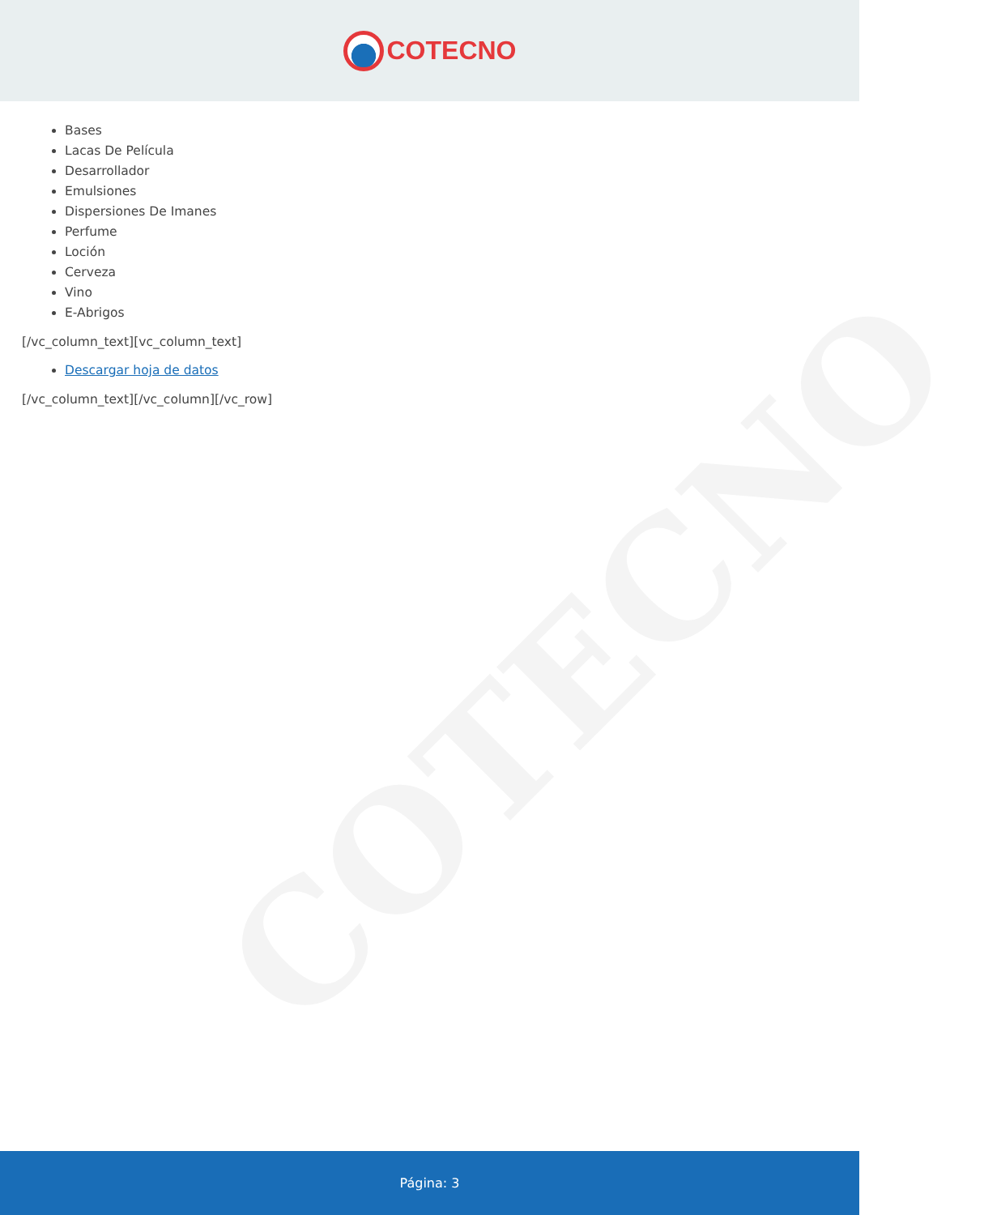COTECNO
COTECNO
Bases
Lacas De Película
Desarrollador
Emulsiones
Dispersiones De Imanes
Perfume
Loción
Cerveza
Vino
E-Abrigos
[/vc_column_text][vc_column_text]
Descargar hoja de datos
[/vc_column_text][/vc_column][/vc_row]
Página: 3